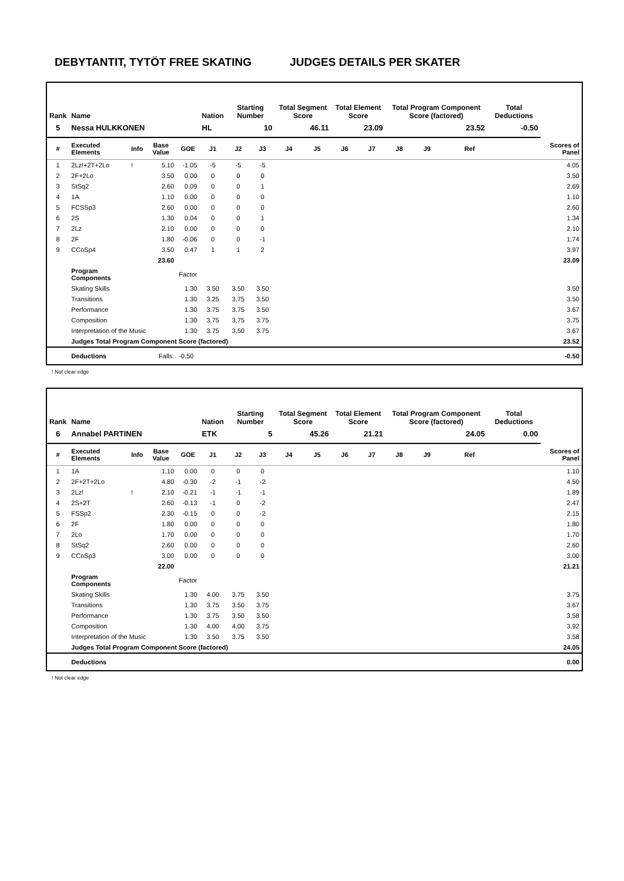DEBYTANTIT, TYTÖT FREE SKATING JUDGES DETAILS PER SKATER
| Rank | Name | | | | Nation | Starting Number | | Total Segment Score | | Total Element Score | | Total Program Component Score (factored) | | | | Total Deductions | |
| --- | --- | --- | --- | --- | --- | --- | --- | --- | --- | --- | --- | --- | --- | --- | --- | --- | --- |
| 5 | Nessa HULKKONEN | | | | HL | 10 | | 46.11 | | 23.09 | | 23.52 | | | | -0.50 | |
| # | Executed Elements | Info | Base Value | GOE | J1 | J2 | J3 | J4 | J5 | J6 | J7 | J8 | J9 | | Ref | | Scores of Panel |
| 1 | 2Lz!+2T+2Lo | ! | 5.10 | -1.05 | -5 | -5 | -5 | | | | | | | | | | 4.05 |
| 2 | 2F+2Lo | | 3.50 | 0.00 | 0 | 0 | 0 | | | | | | | | | | 3.50 |
| 3 | StSq2 | | 2.60 | 0.09 | 0 | 0 | 1 | | | | | | | | | | 2.69 |
| 4 | 1A | | 1.10 | 0.00 | 0 | 0 | 0 | | | | | | | | | | 1.10 |
| 5 | FCSSp3 | | 2.60 | 0.00 | 0 | 0 | 0 | | | | | | | | | | 2.60 |
| 6 | 2S | | 1.30 | 0.04 | 0 | 0 | 1 | | | | | | | | | | 1.34 |
| 7 | 2Lz | | 2.10 | 0.00 | 0 | 0 | 0 | | | | | | | | | | 2.10 |
| 8 | 2F | | 1.80 | -0.06 | 0 | 0 | -1 | | | | | | | | | | 1.74 |
| 9 | CCoSp4 | | 3.50 | 0.47 | 1 | 1 | 2 | | | | | | | | | | 3.97 |
| | | | 23.60 | | | | | | | | | | | | | | 23.09 |
| | Program Components | | | Factor | | | | | | | | | | | | | |
| | Skating Skills | | | 1.30 | 3.50 | 3.50 | 3.50 | | | | | | | | | | 3.50 |
| | Transitions | | | 1.30 | 3.25 | 3.75 | 3.50 | | | | | | | | | | 3.50 |
| | Performance | | | 1.30 | 3.75 | 3.75 | 3.50 | | | | | | | | | | 3.67 |
| | Composition | | | 1.30 | 3.75 | 3.75 | 3.75 | | | | | | | | | | 3.75 |
| | Interpretation of the Music | | | 1.30 | 3.75 | 3.50 | 3.75 | | | | | | | | | | 3.67 |
| | Judges Total Program Component Score (factored) | | | | | | | | | | | | | | | | 23.52 |
| | Deductions | Falls: | | -0.50 | | | | | | | | | | | | | -0.50 |
! Not clear edge
| Rank | Name | | | | Nation | Starting Number | | Total Segment Score | | Total Element Score | | Total Program Component Score (factored) | | | | Total Deductions | |
| --- | --- | --- | --- | --- | --- | --- | --- | --- | --- | --- | --- | --- | --- | --- | --- | --- | --- |
| 6 | Annabel PARTINEN | | | | ETK | 5 | | 45.26 | | 21.21 | | 24.05 | | | | 0.00 | |
| # | Executed Elements | Info | Base Value | GOE | J1 | J2 | J3 | J4 | J5 | J6 | J7 | J8 | J9 | | Ref | | Scores of Panel |
| 1 | 1A | | 1.10 | 0.00 | 0 | 0 | 0 | | | | | | | | | | 1.10 |
| 2 | 2F+2T+2Lo | | 4.80 | -0.30 | -2 | -1 | -2 | | | | | | | | | | 4.50 |
| 3 | 2Lz! | ! | 2.10 | -0.21 | -1 | -1 | -1 | | | | | | | | | | 1.89 |
| 4 | 2S+2T | | 2.60 | -0.13 | -1 | 0 | -2 | | | | | | | | | | 2.47 |
| 5 | FSSp2 | | 2.30 | -0.15 | 0 | 0 | -2 | | | | | | | | | | 2.15 |
| 6 | 2F | | 1.80 | 0.00 | 0 | 0 | 0 | | | | | | | | | | 1.80 |
| 7 | 2Lo | | 1.70 | 0.00 | 0 | 0 | 0 | | | | | | | | | | 1.70 |
| 8 | StSq2 | | 2.60 | 0.00 | 0 | 0 | 0 | | | | | | | | | | 2.60 |
| 9 | CCoSp3 | | 3.00 | 0.00 | 0 | 0 | 0 | | | | | | | | | | 3.00 |
| | | | 22.00 | | | | | | | | | | | | | | 21.21 |
| | Program Components | | | Factor | | | | | | | | | | | | | |
| | Skating Skills | | | 1.30 | 4.00 | 3.75 | 3.50 | | | | | | | | | | 3.75 |
| | Transitions | | | 1.30 | 3.75 | 3.50 | 3.75 | | | | | | | | | | 3.67 |
| | Performance | | | 1.30 | 3.75 | 3.50 | 3.50 | | | | | | | | | | 3.58 |
| | Composition | | | 1.30 | 4.00 | 4.00 | 3.75 | | | | | | | | | | 3.92 |
| | Interpretation of the Music | | | 1.30 | 3.50 | 3.75 | 3.50 | | | | | | | | | | 3.58 |
| | Judges Total Program Component Score (factored) | | | | | | | | | | | | | | | | 24.05 |
| | Deductions | | | | | | | | | | | | | | | | 0.00 |
! Not clear edge